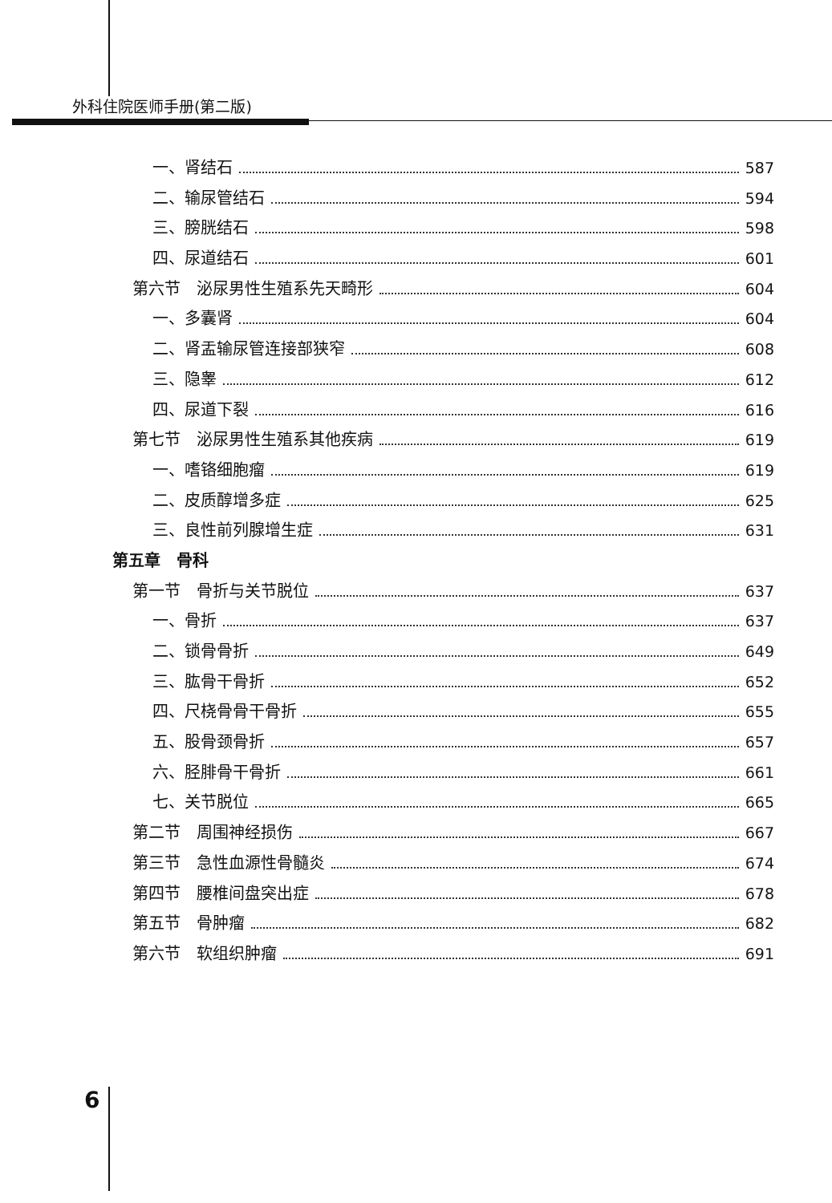外科住院医师手册(第二版)
一、肾结石 587
二、输尿管结石 594
三、膀胱结石 598
四、尿道结石 601
第六节　泌尿男性生殖系先天畸形 604
一、多囊肾 604
二、肾盂输尿管连接部狭窄 608
三、隐睾 612
四、尿道下裂 616
第七节　泌尿男性生殖系其他疾病 619
一、嗜铬细胞瘤 619
二、皮质醇增多症 625
三、良性前列腺增生症 631
第五章　骨科
第一节　骨折与关节脱位 637
一、骨折 637
二、锁骨骨折 649
三、肱骨干骨折 652
四、尺桡骨骨干骨折 655
五、股骨颈骨折 657
六、胫腓骨干骨折 661
七、关节脱位 665
第二节　周围神经损伤 667
第三节　急性血源性骨髓炎 674
第四节　腰椎间盘突出症 678
第五节　骨肿瘤 682
第六节　软组织肿瘤 691
6